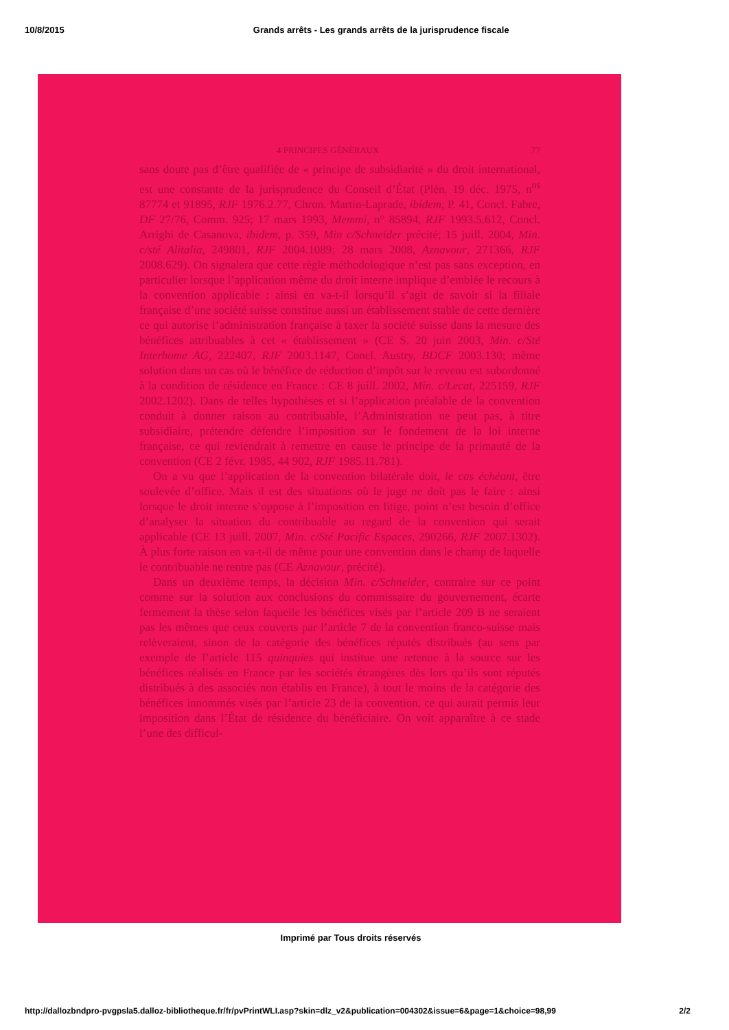10/8/2015 Grands arrêts - Les grands arrêts de la jurisprudence fiscale
4 PRINCIPES GÉNÉRAUX 77
sans doute pas d’être qualifiée de « principe de subsidiarité » du droit international, est une constante de la jurisprudence du Conseil d’État (Plén. 19 déc. 1975, n<sup>os</sup> 87774 et 91895, RJF 1976.2.77, Chron. Martin-Laprade, ibidem, P. 41, Concl. Fabre, DF 27/76, Comm. 925; 17 mars 1993, Memmi, n° 85894, RJF 1993.5.612, Concl. Arrighi de Casanova, ibidem, p. 359, Min c/Schneider précité; 15 juill. 2004, Min. c/sté Alitalia, 249801, RJF 2004.1089; 28 mars 2008, Aznavour, 271366, RJF 2008.629). On signalera que cette règle méthodologique n’est pas sans exception, en particulier lorsque l’application même du droit interne implique d’emblée le recours à la convention applicable : ainsi en va-t-il lorsqu’il s’agit de savoir si la filiale française d’une société suisse constitue aussi un établissement stable de cette dernière ce qui autorise l’administration française à taxer la société suisse dans la mesure des bénéfices attribuables à cet « établissement » (CE S. 20 juin 2003, Min. c/Sté Interhome AG, 222407, RJF 2003.1147, Concl. Austry, BDCF 2003.130; même solution dans un cas où le bénéfice de réduction d’impôt sur le revenu est subordonné à la condition de résidence en France : CE 8 juill. 2002, Min. c/Lecat, 225159, RJF 2002.1202). Dans de telles hypothèses et si l’application préalable de la convention conduit à donner raison au contribuable, l’Administration ne peut pas, à titre subsidiaire, prétendre défendre l’imposition sur le fondement de la loi interne française, ce qui reviendrait à remettre en cause le principe de la primauté de la convention (CE 2 févr. 1985, 44 902, RJF 1985.11.781).
On a vu que l’application de la convention bilatérale doit, le cas échéant, être soulevée d’office. Mais il est des situations où le juge ne doit pas le faire : ainsi lorsque le droit interne s’oppose à l’imposition en litige, point n’est besoin d’office d’analyser la situation du contribuable au regard de la convention qui serait applicable (CE 13 juill. 2007, Min. c/Sté Pacific Espaces, 290266, RJF 2007.1302). À plus forte raison en va-t-il de même pour une convention dans le champ de laquelle le contribuable ne rentre pas (CE Aznavour, précité).
Dans un deuxième temps, la décision Min. c/Schneider, contraire sur ce point comme sur la solution aux conclusions du commissaire du gouvernement, écarte fermement la thèse selon laquelle les bénéfices visés par l’article 209 B ne seraient pas les mêmes que ceux couverts par l’article 7 de la convention franco-suisse mais relèveraient, sinon de la catégorie des bénéfices réputés distribués (au sens par exemple de l’article 115 quinquies qui institue une retenue à la source sur les bénéfices réalisés en France par les sociétés étrangères dès lors qu’ils sont réputés distribués à des associés non établis en France), à tout le moins de la catégorie des bénéfices innommés visés par l’article 23 de la convention, ce qui aurait permis leur imposition dans l’État de résidence du bénéficiaire. On voit apparaître à ce stade l’une des difficul-
Imprimé par Tous droits réservés
http://dallozbndpro-pvgpsla5.dalloz-bibliotheque.fr/fr/pvPrintWLI.asp?skin=dlz_v2&publication=004302&issue=6&page=1&choice=98,99 2/2